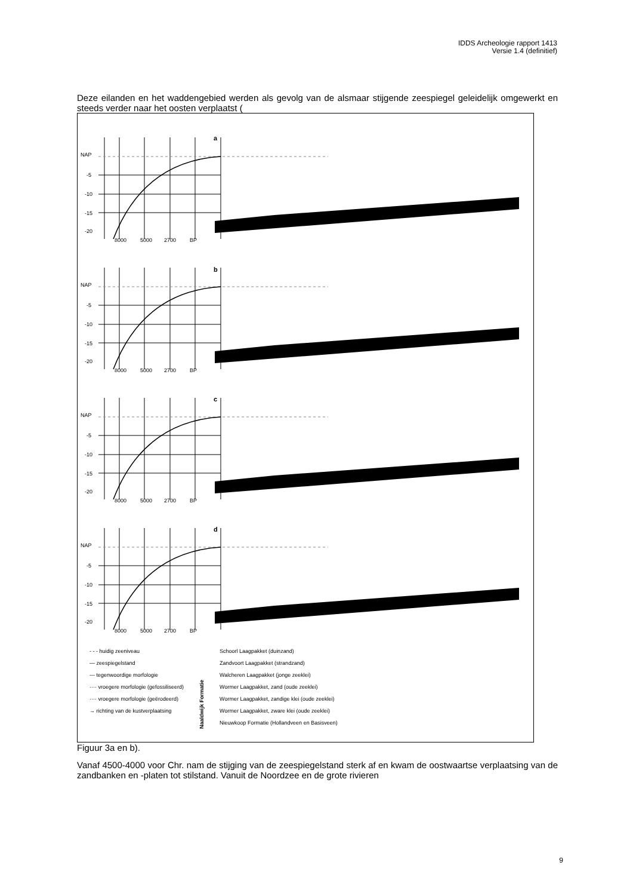IDDS Archeologie rapport 1413
Versie 1.4 (definitief)
Deze eilanden en het waddengebied werden als gevolg van de alsmaar stijgende zeespiegel geleidelijk omgewerkt en steeds verder naar het oosten verplaatst (
NAP
-5
-10
-15
-20
8000
5000
2700
BP
a
b
c
d
- - - huidig zeeniveau
— zeespiegelstand
--- tegenwoordige morfologie
···· vroegere morfologie (gefossiliseerd)
···· vroegere morfologie (geërodeerd)
→ richting van de kustverplaatsing
Naaldwijk Formatie
Schoorl Laagpakket (duinzand)
Zandvoort Laagpakket (strandzand)
Walcheren Laagpakket (jonge zeeklei)
Wormer Laagpakket, zand (oude zeeklei)
Wormer Laagpakket, zandige klei (oude zeeklei)
Wormer Laagpakket, zware klei (oude zeeklei)
Nieuwkoop Formatie (Hollandveen en Basisveen)
Figuur 3a en b).
Vanaf 4500-4000 voor Chr. nam de stijging van de zeespiegelstand sterk af en kwam de oostwaartse verplaatsing van de zandbanken en -platen tot stilstand. Vanuit de Noordzee en de grote rivieren
9